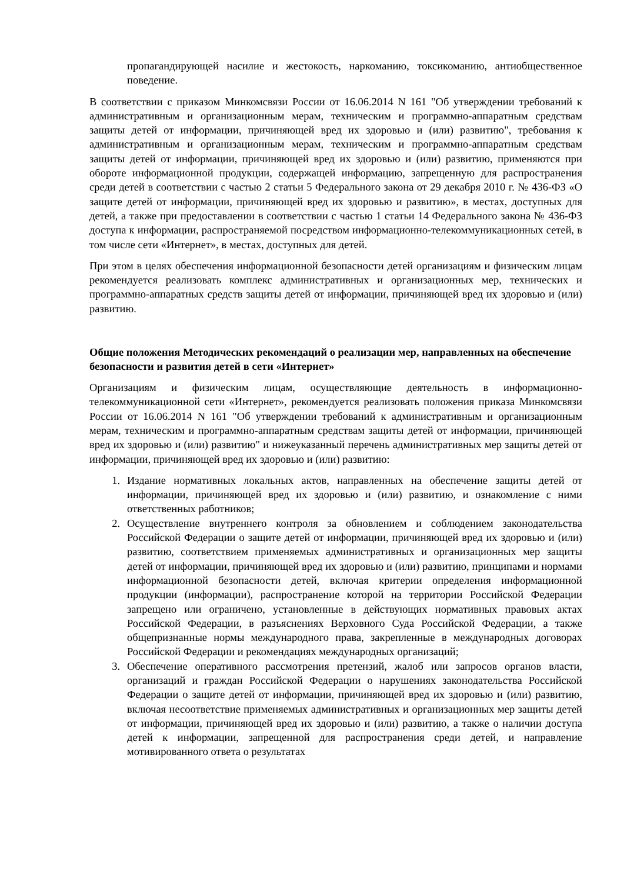пропагандирующей насилие и жестокость, наркоманию, токсикоманию, антиобщественное поведение.
В соответствии с приказом Минкомсвязи России от 16.06.2014 N 161 "Об утверждении требований к административным и организационным мерам, техническим и программно-аппаратным средствам защиты детей от информации, причиняющей вред их здоровью и (или) развитию", требования к административным и организационным мерам, техническим и программно-аппаратным средствам защиты детей от информации, причиняющей вред их здоровью и (или) развитию, применяются при обороте информационной продукции, содержащей информацию, запрещенную для распространения среди детей в соответствии с частью 2 статьи 5 Федерального закона от 29 декабря 2010 г. № 436-ФЗ «О защите детей от информации, причиняющей вред их здоровью и развитию», в местах, доступных для детей, а также при предоставлении в соответствии с частью 1 статьи 14 Федерального закона № 436-ФЗ доступа к информации, распространяемой посредством информационно-телекоммуникационных сетей, в том числе сети «Интернет», в местах, доступных для детей.
При этом в целях обеспечения информационной безопасности детей организациям и физическим лицам рекомендуется реализовать комплекс административных и организационных мер, технических и программно-аппаратных средств защиты детей от информации, причиняющей вред их здоровью и (или) развитию.
Общие положения Методических рекомендаций о реализации мер, направленных на обеспечение безопасности и развития детей в сети «Интернет»
Организациям и физическим лицам, осуществляющие деятельность в информационно-телекоммуникационной сети «Интернет», рекомендуется реализовать положения приказа Минкомсвязи России от 16.06.2014 N 161 "Об утверждении требований к административным и организационным мерам, техническим и программно-аппаратным средствам защиты детей от информации, причиняющей вред их здоровью и (или) развитию" и нижеуказанный перечень административных мер защиты детей от информации, причиняющей вред их здоровью и (или) развитию:
1. Издание нормативных локальных актов, направленных на обеспечение защиты детей от информации, причиняющей вред их здоровью и (или) развитию, и ознакомление с ними ответственных работников;
2. Осуществление внутреннего контроля за обновлением и соблюдением законодательства Российской Федерации о защите детей от информации, причиняющей вред их здоровью и (или) развитию, соответствием применяемых административных и организационных мер защиты детей от информации, причиняющей вред их здоровью и (или) развитию, принципами и нормами информационной безопасности детей, включая критерии определения информационной продукции (информации), распространение которой на территории Российской Федерации запрещено или ограничено, установленные в действующих нормативных правовых актах Российской Федерации, в разъяснениях Верховного Суда Российской Федерации, а также общепризнанные нормы международного права, закрепленные в международных договорах Российской Федерации и рекомендациях международных организаций;
3. Обеспечение оперативного рассмотрения претензий, жалоб или запросов органов власти, организаций и граждан Российской Федерации о нарушениях законодательства Российской Федерации о защите детей от информации, причиняющей вред их здоровью и (или) развитию, включая несоответствие применяемых административных и организационных мер защиты детей от информации, причиняющей вред их здоровью и (или) развитию, а также о наличии доступа детей к информации, запрещенной для распространения среди детей, и направление мотивированного ответа о результатах